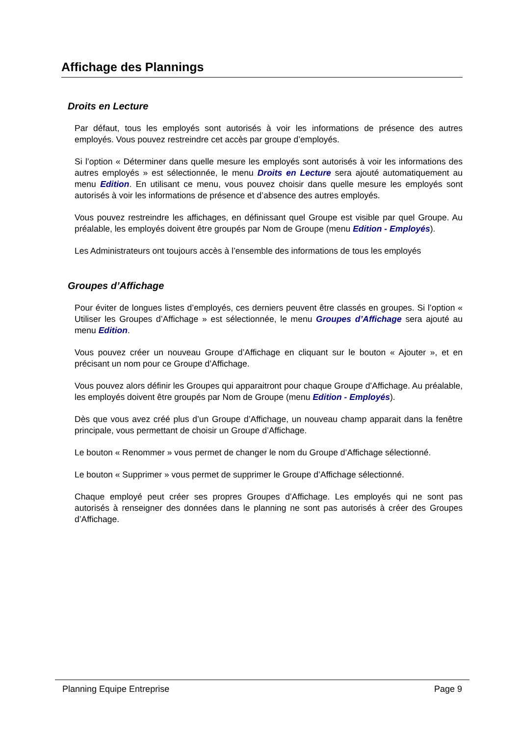Affichage des Plannings
Droits en Lecture
Par défaut, tous les employés sont autorisés à voir les informations de présence des autres employés. Vous pouvez restreindre cet accès par groupe d’employés.
Si l’option « Déterminer dans quelle mesure les employés sont autorisés à voir les informations des autres employés » est sélectionnée, le menu Droits en Lecture sera ajouté automatiquement au menu Edition. En utilisant ce menu, vous pouvez choisir dans quelle mesure les employés sont autorisés à voir les informations de présence et d’absence des autres employés.
Vous pouvez restreindre les affichages, en définissant quel Groupe est visible par quel Groupe. Au préalable, les employés doivent être groupés par Nom de Groupe (menu Edition - Employés).
Les Administrateurs ont toujours accès à l’ensemble des informations de tous les employés
Groupes d’Affichage
Pour éviter de longues listes d’employés, ces derniers peuvent être classés en groupes. Si l’option « Utiliser les Groupes d’Affichage » est sélectionnée, le menu Groupes d’Affichage sera ajouté au menu Edition.
Vous pouvez créer un nouveau Groupe d’Affichage en cliquant sur le bouton « Ajouter », et en précisant un nom pour ce Groupe d’Affichage.
Vous pouvez alors définir les Groupes qui apparaitront pour chaque Groupe d’Affichage. Au préalable, les employés doivent être groupés par Nom de Groupe (menu Edition - Employés).
Dès que vous avez créé plus d’un Groupe d’Affichage, un nouveau champ apparait dans la fenêtre principale, vous permettant de choisir un Groupe d’Affichage.
Le bouton « Renommer » vous permet de changer le nom du Groupe d’Affichage sélectionné.
Le bouton « Supprimer » vous permet de supprimer le Groupe d’Affichage sélectionné.
Chaque employé peut créer ses propres Groupes d’Affichage. Les employés qui ne sont pas autorisés à renseigner des données dans le planning ne sont pas autorisés à créer des Groupes d’Affichage.
Planning Equipe Entreprise Page 9